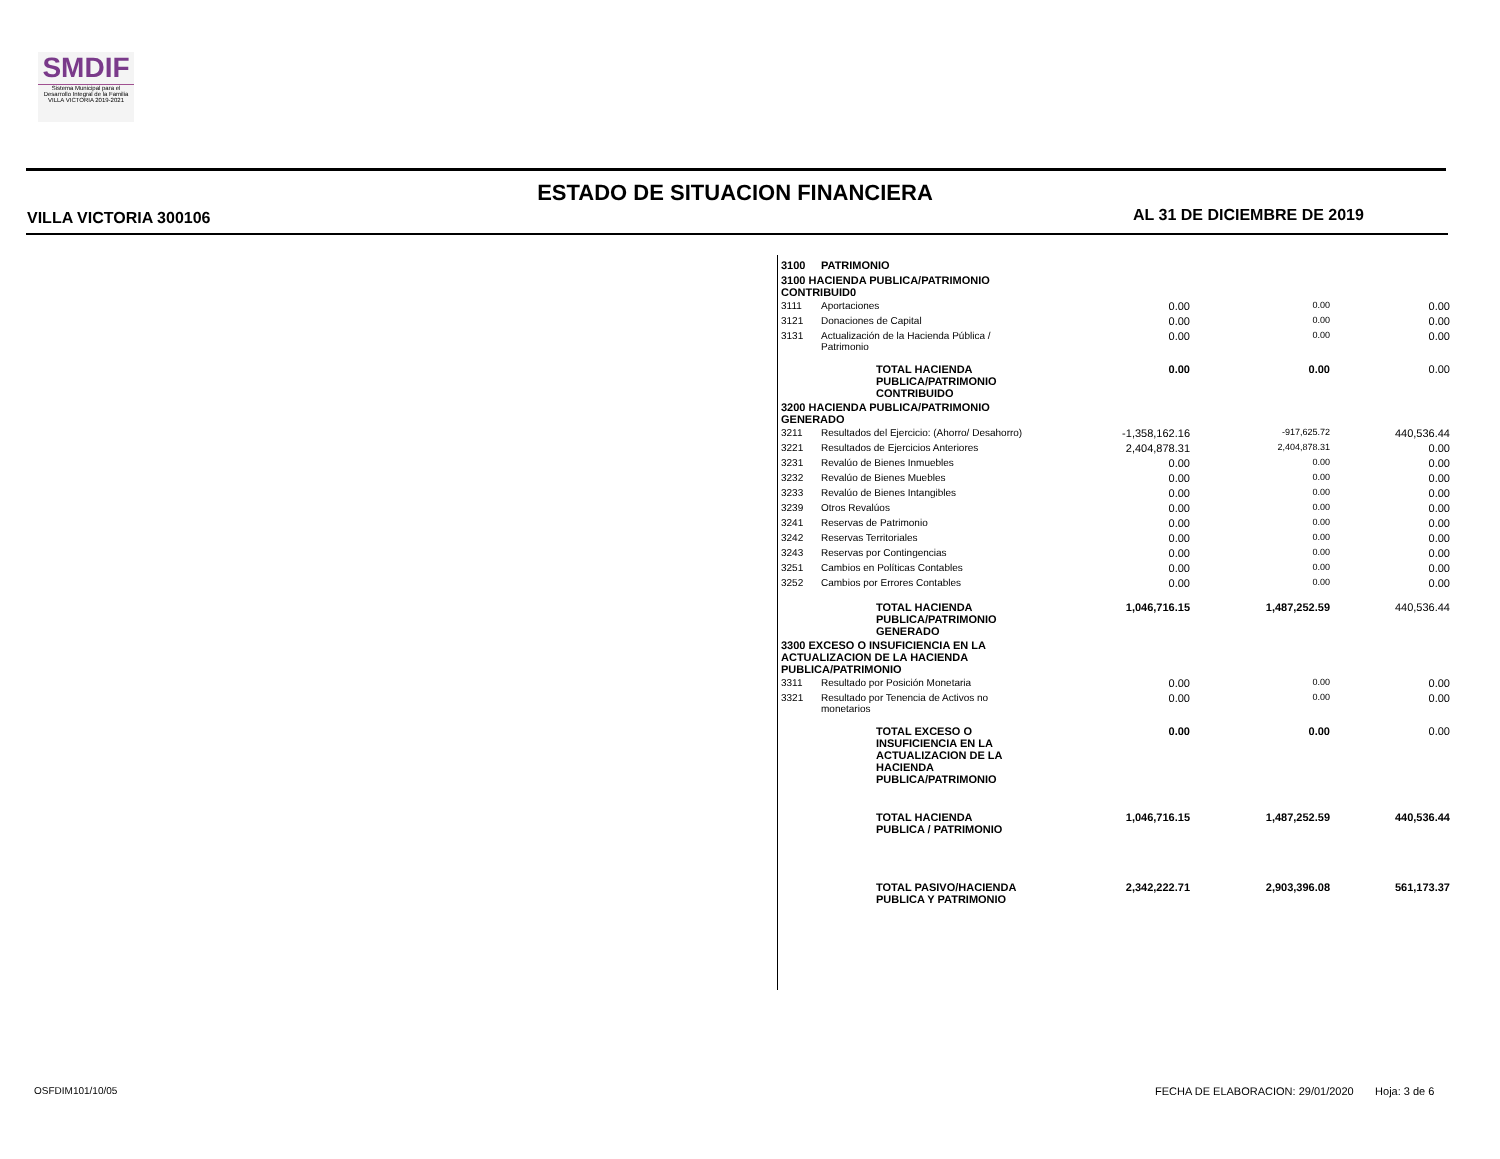SMDIF
Sistema Municipal para el Desarrollo Integral de la Familia VILLA VICTORIA 2019-2021
ESTADO DE SITUACION FINANCIERA
VILLA VICTORIA 300106 AL 31 DE DICIEMBRE DE 2019
| 3100 | PATRIMONIO | | | | |
| 3100 HACIENDA PUBLICA/PATRIMONIO CONTRIBUID0 | | | | | |
| 3111 | Aportaciones | | 0.00 | 0.00 | 0.00 |
| 3121 | Donaciones de Capital | | 0.00 | 0.00 | 0.00 |
| 3131 | Actualización de la Hacienda Pública / Patrimonio | | 0.00 | 0.00 | 0.00 |
| | | TOTAL HACIENDA PUBLICA/PATRIMONIO CONTRIBUIDO | 0.00 | 0.00 | 0.00 |
| 3200 HACIENDA PUBLICA/PATRIMONIO GENERADO | | | | | |
| 3211 | Resultados del Ejercicio: (Ahorro/ Desahorro) | | -1,358,162.16 | -917,625.72 | 440,536.44 |
| 3221 | Resultados de Ejercicios Anteriores | | 2,404,878.31 | 2,404,878.31 | 0.00 |
| 3231 | Revalúo de Bienes Inmuebles | | 0.00 | 0.00 | 0.00 |
| 3232 | Revalúo de Bienes Muebles | | 0.00 | 0.00 | 0.00 |
| 3233 | Revalúo de Bienes Intangibles | | 0.00 | 0.00 | 0.00 |
| 3239 | Otros Revalúos | | 0.00 | 0.00 | 0.00 |
| 3241 | Reservas de Patrimonio | | 0.00 | 0.00 | 0.00 |
| 3242 | Reservas Territoriales | | 0.00 | 0.00 | 0.00 |
| 3243 | Reservas por Contingencias | | 0.00 | 0.00 | 0.00 |
| 3251 | Cambios en Políticas Contables | | 0.00 | 0.00 | 0.00 |
| 3252 | Cambios por Errores Contables | | 0.00 | 0.00 | 0.00 |
| | | TOTAL HACIENDA PUBLICA/PATRIMONIO GENERADO | 1,046,716.15 | 1,487,252.59 | 440,536.44 |
| 3300 EXCESO O INSUFICIENCIA EN LA ACTUALIZACION DE LA HACIENDA PUBLICA/PATRIMONIO | | | | | |
| 3311 | Resultado por Posición Monetaria | | 0.00 | 0.00 | 0.00 |
| 3321 | Resultado por Tenencia de Activos no monetarios | | 0.00 | 0.00 | 0.00 |
| | | TOTAL EXCESO O INSUFICIENCIA EN LA ACTUALIZACION DE LA HACIENDA PUBLICA/PATRIMONIO | 0.00 | 0.00 | 0.00 |
| | | TOTAL HACIENDA PUBLICA / PATRIMONIO | 1,046,716.15 | 1,487,252.59 | 440,536.44 |
| | | TOTAL PASIVO/HACIENDA PUBLICA Y PATRIMONIO | 2,342,222.71 | 2,903,396.08 | 561,173.37 |
OSFDIM101/10/05
FECHA DE ELABORACION: 29/01/2020 Hoja: 3 de 6